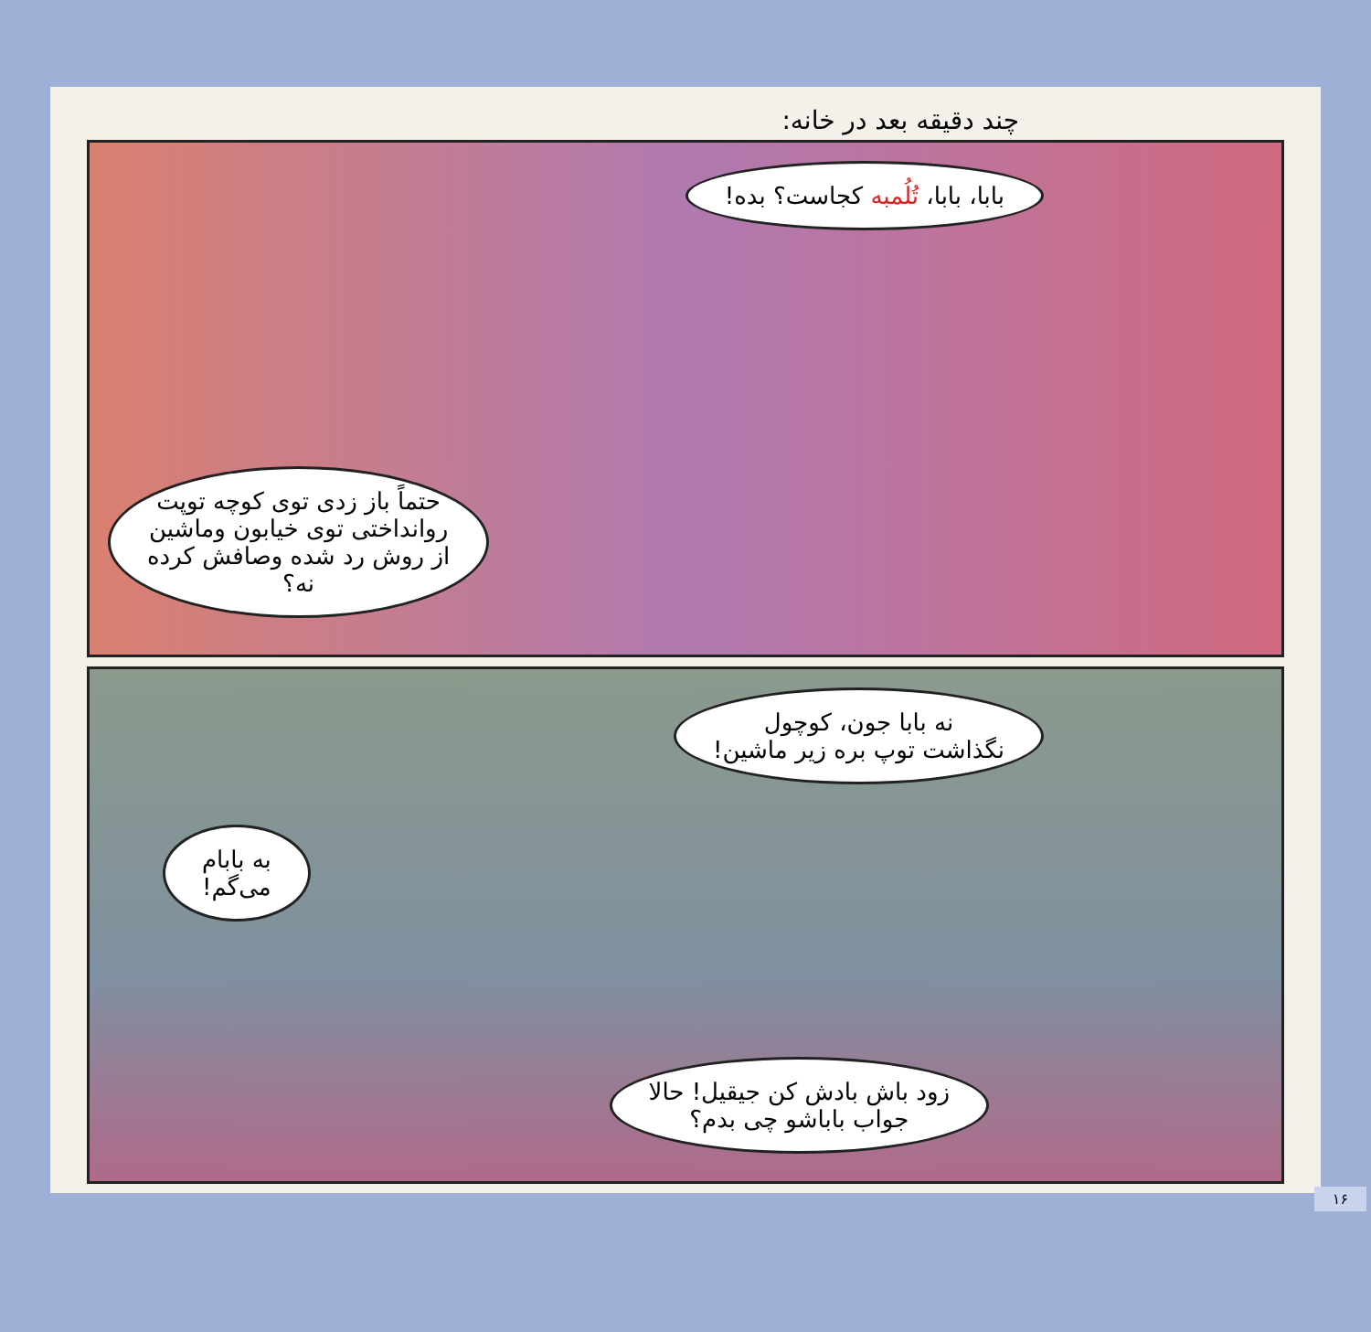چند دقیقه بعد در خانه:
بابا، بابا، تُلُمبه کجاست؟ بده!
حتماً باز زدی توی کوچه توپت
روانداختی توی خیابون وماشین
از روش رد شده وصافش کرده
نه؟
نه بابا جون، کوچول
نگذاشت توپ بره زیر ماشین!
به بابام
می‌گم!
زود باش بادش کن جیقیل! حالا
جواب باباشو چی بدم؟
۱۶